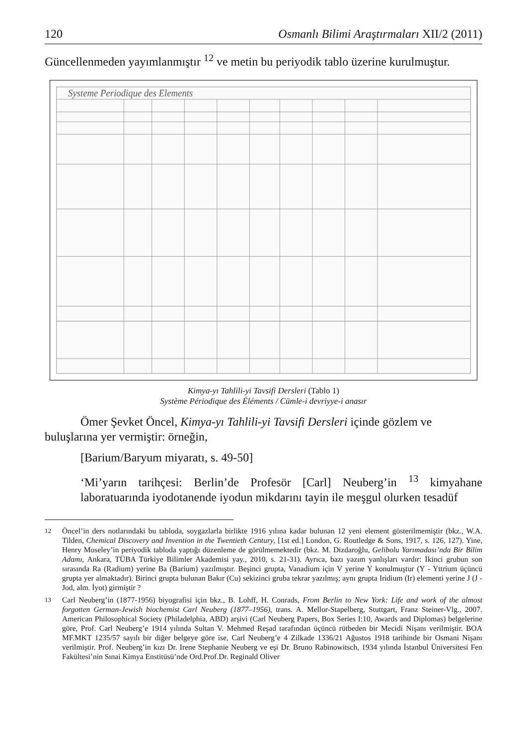120 Osmanlı Bilimi Araştırmaları XII/2 (2011)
Güncellenmeden yayımlanmıştır <sup>12</sup> ve metin bu periyodik tablo üzerine kurulmuştur.
Systeme Periodique des Elements
Kimya-yı Tahlili-yi Tavsifi Dersleri (Tablo 1)
Système Périodique des Éléments / Cümle-i devriyye-i anasır
Ömer Şevket Öncel, Kimya-yı Tahlili-yi Tavsifi Dersleri içinde gözlem ve
buluşlarına yer vermiştir: örneğin,
[Barium/Baryum miyaratı, s. 49-50]
‘Mi’yarın tarihçesi: Berlin’de Profesör [Carl] Neuberg’in <sup>13</sup> kimyahane laboratuarında iyodotanende iyodun mikdarını tayin ile meşgul olurken tesadüf
<sup>12</sup>
Öncel’in ders notlarındaki bu tabloda, soygazlarla birlikte 1916 yılına kadar bulunan 12 yeni element gösterilmemiştir (bkz., W.A. Tilden, Chemical Discovery and Invention in the Twentieth Century, [1st ed.] London, G. Routledge & Sons, 1917, s. 126, 127). Yine, Henry Moseley’in periyodik tabloda yaptığı düzenleme de görülmemektedir (bkz. M. Dizdaroğlu, Gelibolu Yarımadası’nda Bir Bilim Adamı, Ankara, TÜBA Türkiye Bilimler Akademisi yay., 2010, s. 21-31). Ayrıca, bazı yazım yanlışları vardır: İkinci grubun son sırasında Ra (Radium) yerine Ba (Barium) yazılmıştır. Beşinci grupta, Vanadium için V yerine Y konulmuştur (Y - Yttrium üçüncü grupta yer almaktadır). Birinci grupta bulunan Bakır (Cu) sekizinci gruba tekrar yazılmış; aynı grupta Iridium (Ir) elementi yerine J (J - Jod, alm. İyot) girmiştir ?
<sup>13</sup>
Carl Neuberg’in (1877-1956) biyografisi için bkz., B. Lohff, H. Conrads, From Berlin to New York: Life and work of the almost forgotten German-Jewish biochemist Carl Neuberg (1877–1956), trans. A. Mellor-Stapelberg, Stuttgart, Franz Steiner-Vlg., 2007. American Philosophical Society (Philadelphia, ABD) arşivi (Carl Neuberg Papers, Box Series I:10, Awards and Diplomas) belgelerine göre, Prof. Carl Neuberg’e 1914 yılında Sultan V. Mehmed Reşad tarafından üçüncü rütbeden bir Mecidi Nişanı verilmiştir. BOA MF.MKT 1235/57 sayılı bir diğer belgeye göre ise, Carl Neuberg’e 4 Zilkade 1336/21 Ağustos 1918 tarihinde bir Osmani Nişanı verilmiştir. Prof. Neuberg’in kızı Dr. Irene Stephanie Neuberg ve eşi Dr. Bruno Rabinowitsch, 1934 yılında İstanbul Üniversitesi Fen Fakültesi’nin Sınai Kimya Enstitüsü’nde Ord.Prof.Dr. Reginald Oliver